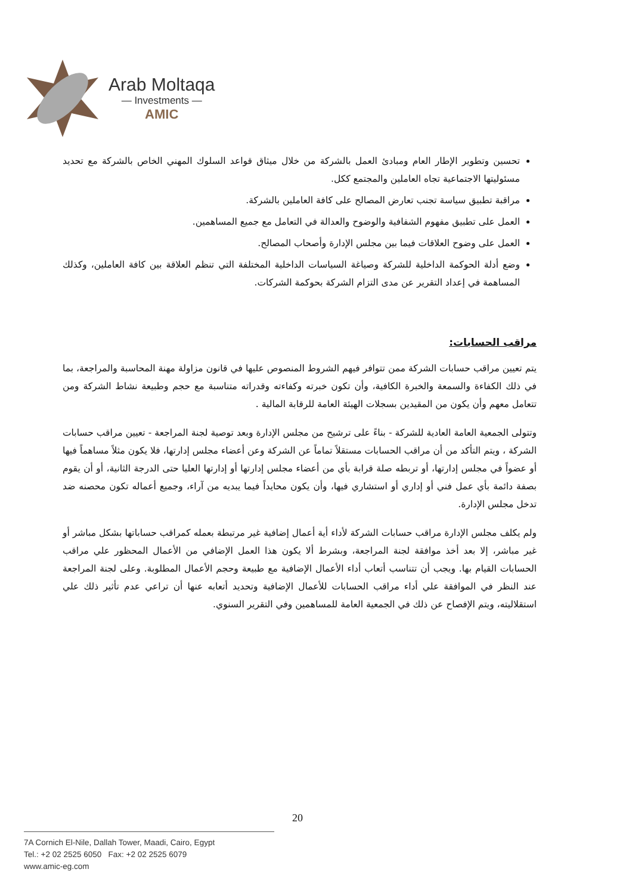Arab Moltaqa
— Investments —
AMIC
تحسين وتطوير الإطار العام ومبادئ العمل بالشركة من خلال ميثاق قواعد السلوك المهني الخاص بالشركة مع تحديد مسئوليتها الاجتماعية تجاه العاملين والمجتمع ككل.
مراقبة تطبيق سياسة تجنب تعارض المصالح على كافة العاملين بالشركة.
العمل على تطبيق مفهوم الشفافية والوضوح والعدالة في التعامل مع جميع المساهمين.
العمل على وضوح العلاقات فيما بين مجلس الإدارة وأصحاب المصالح.
وضع أدلة الحوكمة الداخلية للشركة وصياغة السياسات الداخلية المختلفة التي تنظم العلاقة بين كافة العاملين، وكذلك المساهمة في إعداد التقرير عن مدى التزام الشركة بحوكمة الشركات.
مراقب الحسابات:
يتم تعيين مراقب حسابات الشركة ممن تتوافر فيهم الشروط المنصوص عليها في قانون مزاولة مهنة المحاسبة والمراجعة، بما في ذلك الكفاءة والسمعة والخبرة الكافية، وأن تكون خبرته وكفاءته وقدراته متناسبة مع حجم وطبيعة نشاط الشركة ومن تتعامل معهم وأن يكون من المقيدين بسجلات الهيئة العامة للرقابة المالية .
وتتولى الجمعية العامة العادية للشركة - بناءً على ترشيح من مجلس الإدارة وبعد توصية لجنة المراجعة - تعيين مراقب حسابات الشركة ، ويتم التأكد من أن مراقب الحسابات مستقلاً تماماً عن الشركة وعن أعضاء مجلس إدارتها، فلا يكون مثلاً مساهماً فيها أو عضواً في مجلس إدارتها، أو تربطه صلة قرابة بأي من أعضاء مجلس إدارتها أو إدارتها العليا حتى الدرجة الثانية، أو أن يقوم بصفة دائمة بأي عمل فني أو إداري أو استشاري فيها، وأن يكون محايداً فيما يبديه من آراء، وجميع أعماله تكون محصنه ضد تدخل مجلس الإدارة.
ولم يكلف مجلس الإدارة مراقب حسابات الشركة لأداء أية أعمال إضافية غير مرتبطة بعمله كمراقب حساباتها بشكل مباشر أو غير مباشر، إلا بعد أخذ موافقة لجنة المراجعة، وبشرط ألا يكون هذا العمل الإضافي من الأعمال المحظور علي مراقب الحسابات القيام بها. ويجب أن تتناسب أتعاب أداء الأعمال الإضافية مع طبيعة وحجم الأعمال المطلوبة. وعلى لجنة المراجعة عند النظر في الموافقة علي أداء مراقب الحسابات للأعمال الإضافية وتحديد أتعابه عنها أن تراعي عدم تأثير ذلك علي استقلاليته، ويتم الإفصاح عن ذلك في الجمعية العامة للمساهمين وفي التقرير السنوي.
20
7A Cornich El-Nile, Dallah Tower, Maadi, Cairo, Egypt
Tel.: +2 02 2525 6050 Fax: +2 02 2525 6079
www.amic-eg.com